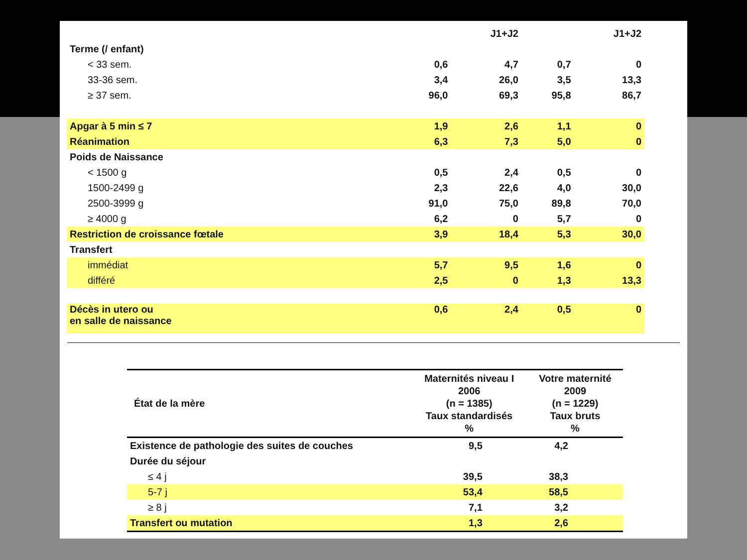| | | J1+J2 | | J1+J2 |
| Terme (/ enfant) | | | | |
| < 33 sem. | 0,6 | 4,7 | 0,7 | 0 |
| 33-36 sem. | 3,4 | 26,0 | 3,5 | 13,3 |
| ≥ 37 sem. | 96,0 | 69,3 | 95,8 | 86,7 |
| Apgar à 5 min ≤ 7 | 1,9 | 2,6 | 1,1 | 0 |
| Réanimation | 6,3 | 7,3 | 5,0 | 0 |
| Poids de Naissance | | | | |
| < 1500 g | 0,5 | 2,4 | 0,5 | 0 |
| 1500-2499 g | 2,3 | 22,6 | 4,0 | 30,0 |
| 2500-3999 g | 91,0 | 75,0 | 89,8 | 70,0 |
| ≥ 4000 g | 6,2 | 0 | 5,7 | 0 |
| Restriction de croissance fœtale | 3,9 | 18,4 | 5,3 | 30,0 |
| Transfert | | | | |
| immédiat | 5,7 | 9,5 | 1,6 | 0 |
| différé | 2,5 | 0 | 1,3 | 13,3 |
| Décès in utero ou en salle de naissance | 0,6 | 2,4 | 0,5 | 0 |
| État de la mère | Maternités niveau I 2006 (n = 1385) Taux standardisés % | Votre maternité 2009 (n = 1229) Taux bruts % |
| --- | --- | --- |
| Existence de pathologie des suites de couches | 9,5 | 4,2 |
| Durée du séjour | | |
| ≤ 4 j | 39,5 | 38,3 |
| 5-7 j | 53,4 | 58,5 |
| ≥ 8 j | 7,1 | 3,2 |
| Transfert ou mutation | 1,3 | 2,6 |